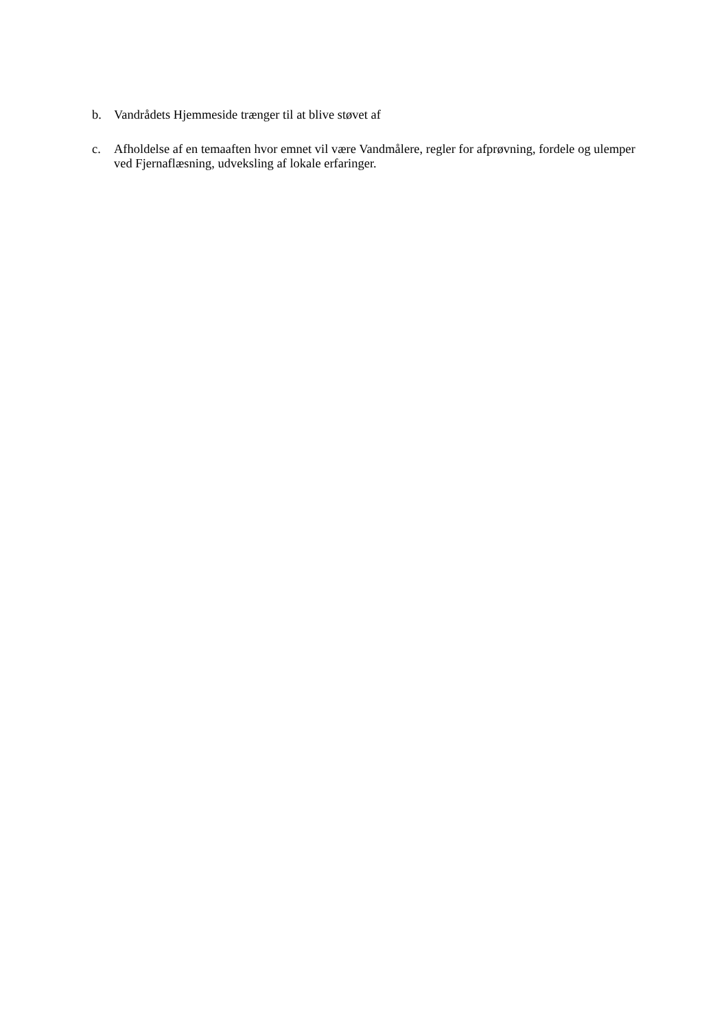b. Vandrådets Hjemmeside trænger til at blive støvet af
c. Afholdelse af en temaaften hvor emnet vil være Vandmålere, regler for afprøvning, fordele og ulemper ved Fjernaflæsning, udveksling af lokale erfaringer.